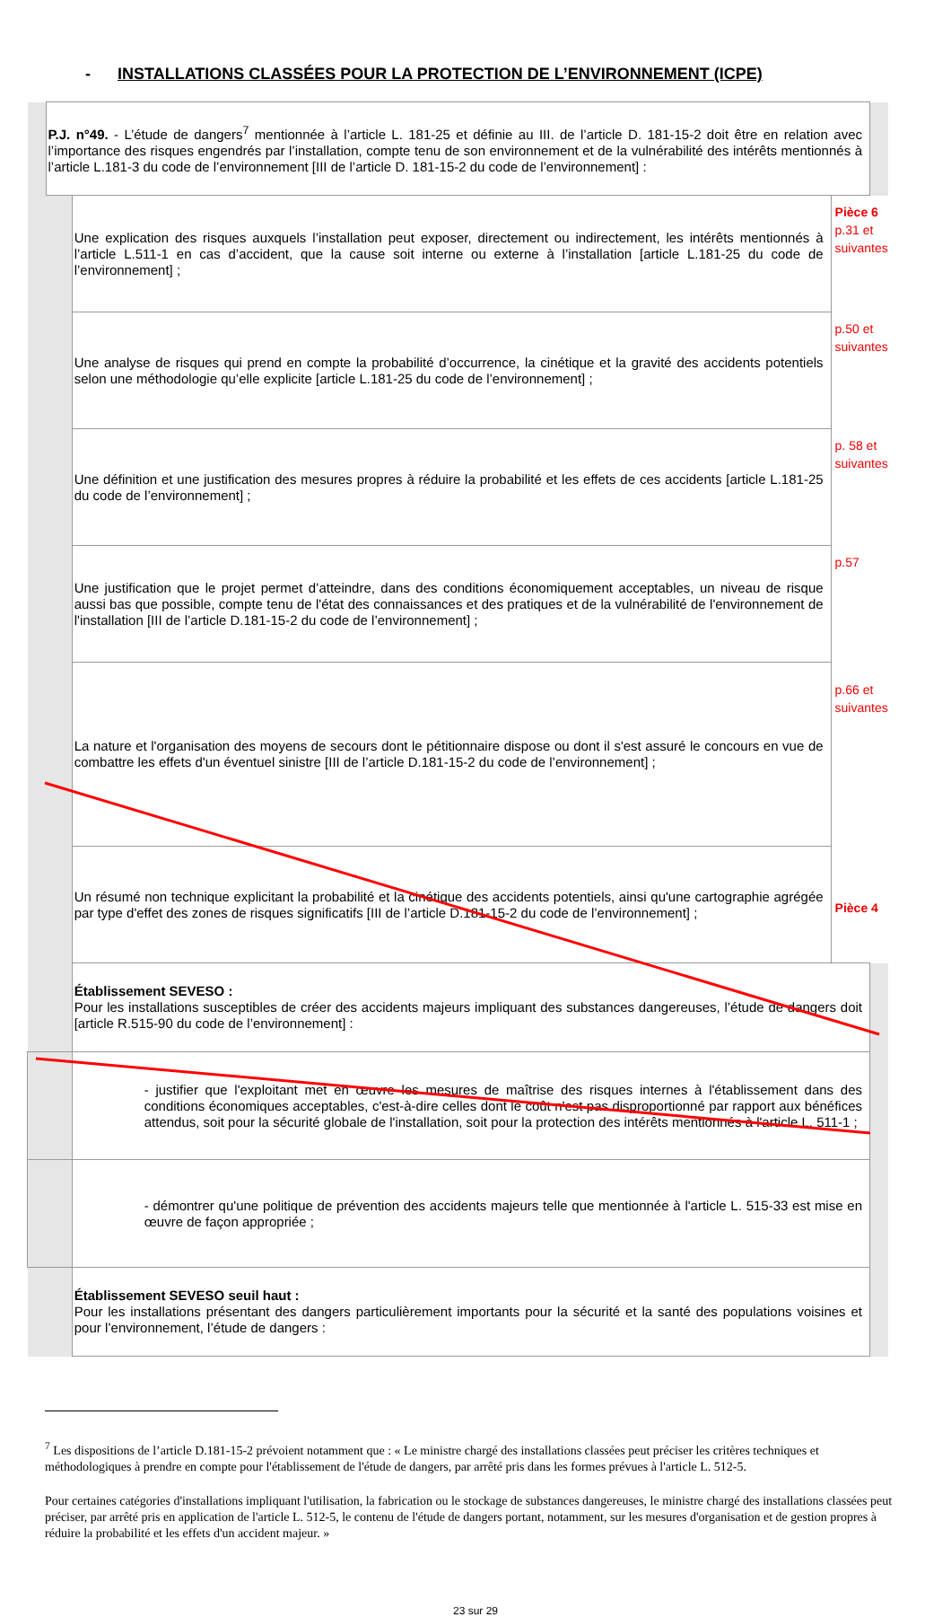- INSTALLATIONS CLASSÉES POUR LA PROTECTION DE L’ENVIRONNEMENT (ICPE)
| | P.J. n°49. - L’étude de dangers<sup>7</sup> mentionnée à l’article L. 181-25 et définie au III. de l’article D. 181-15-2 doit être en relation avec l’importance des risques engendrés par l’installation, compte tenu de son environnement et de la vulnérabilité des intérêts mentionnés à l’article L.181-3 du code de l’environnement [III de l’article D. 181-15-2 du code de l’environnement] : | | | |
| | | Une explication des risques auxquels l’installation peut exposer, directement ou indirectement, les intérêts mentionnés à l’article L.511-1 en cas d’accident, que la cause soit interne ou externe à l’installation [article L.181-25 du code de l’environnement] ; | Pièce 6 p.31 et suivantes | |
| | | Une analyse de risques qui prend en compte la probabilité d’occurrence, la cinétique et la gravité des accidents potentiels selon une méthodologie qu’elle explicite [article L.181-25 du code de l’environnement] ; | p.50 et suivantes | |
| | | Une définition et une justification des mesures propres à réduire la probabilité et les effets de ces accidents [article L.181-25 du code de l’environnement] ; | p. 58 et suivantes | |
| | | Une justification que le projet permet d’atteindre, dans des conditions économiquement acceptables, un niveau de risque aussi bas que possible, compte tenu de l'état des connaissances et des pratiques et de la vulnérabilité de l'environnement de l'installation [III de l’article D.181-15-2 du code de l’environnement] ; | p.57 | |
| | | La nature et l'organisation des moyens de secours dont le pétitionnaire dispose ou dont il s'est assuré le concours en vue de combattre les effets d'un éventuel sinistre [III de l’article D.181-15-2 du code de l’environnement] ; | p.66 et suivantes | |
| | | Un résumé non technique explicitant la probabilité et la cinétique des accidents potentiels, ainsi qu'une cartographie agrégée par type d'effet des zones de risques significatifs [III de l’article D.181-15-2 du code de l’environnement] ; | Pièce 4 | |
| | | Établissement SEVESO : Pour les installations susceptibles de créer des accidents majeurs impliquant des substances dangereuses, l’étude de dangers doit [article R.515-90 du code de l’environnement] : | | |
| | | - justifier que l'exploitant met en œuvre les mesures de maîtrise des risques internes à l'établissement dans des conditions économiques acceptables, c'est-à-dire celles dont le coût n'est pas disproportionné par rapport aux bénéfices attendus, soit pour la sécurité globale de l'installation, soit pour la protection des intérêts mentionnés à l'article L. 511-1 ; | | |
| | | - démontrer qu'une politique de prévention des accidents majeurs telle que mentionnée à l'article L. 515-33 est mise en œuvre de façon appropriée ; | | |
| | | Établissement SEVESO seuil haut : Pour les installations présentant des dangers particulièrement importants pour la sécurité et la santé des populations voisines et pour l’environnement, l’étude de dangers : | | |
<sup>7</sup> Les dispositions de l’article D.181-15-2 prévoient notamment que : « Le ministre chargé des installations classées peut préciser les critères techniques et méthodologiques à prendre en compte pour l'établissement de l'étude de dangers, par arrêté pris dans les formes prévues à l'article L. 512-5.
Pour certaines catégories d'installations impliquant l'utilisation, la fabrication ou le stockage de substances dangereuses, le ministre chargé des installations classées peut préciser, par arrêté pris en application de l'article L. 512-5, le contenu de l'étude de dangers portant, notamment, sur les mesures d'organisation et de gestion propres à réduire la probabilité et les effets d'un accident majeur. »
23 sur 29